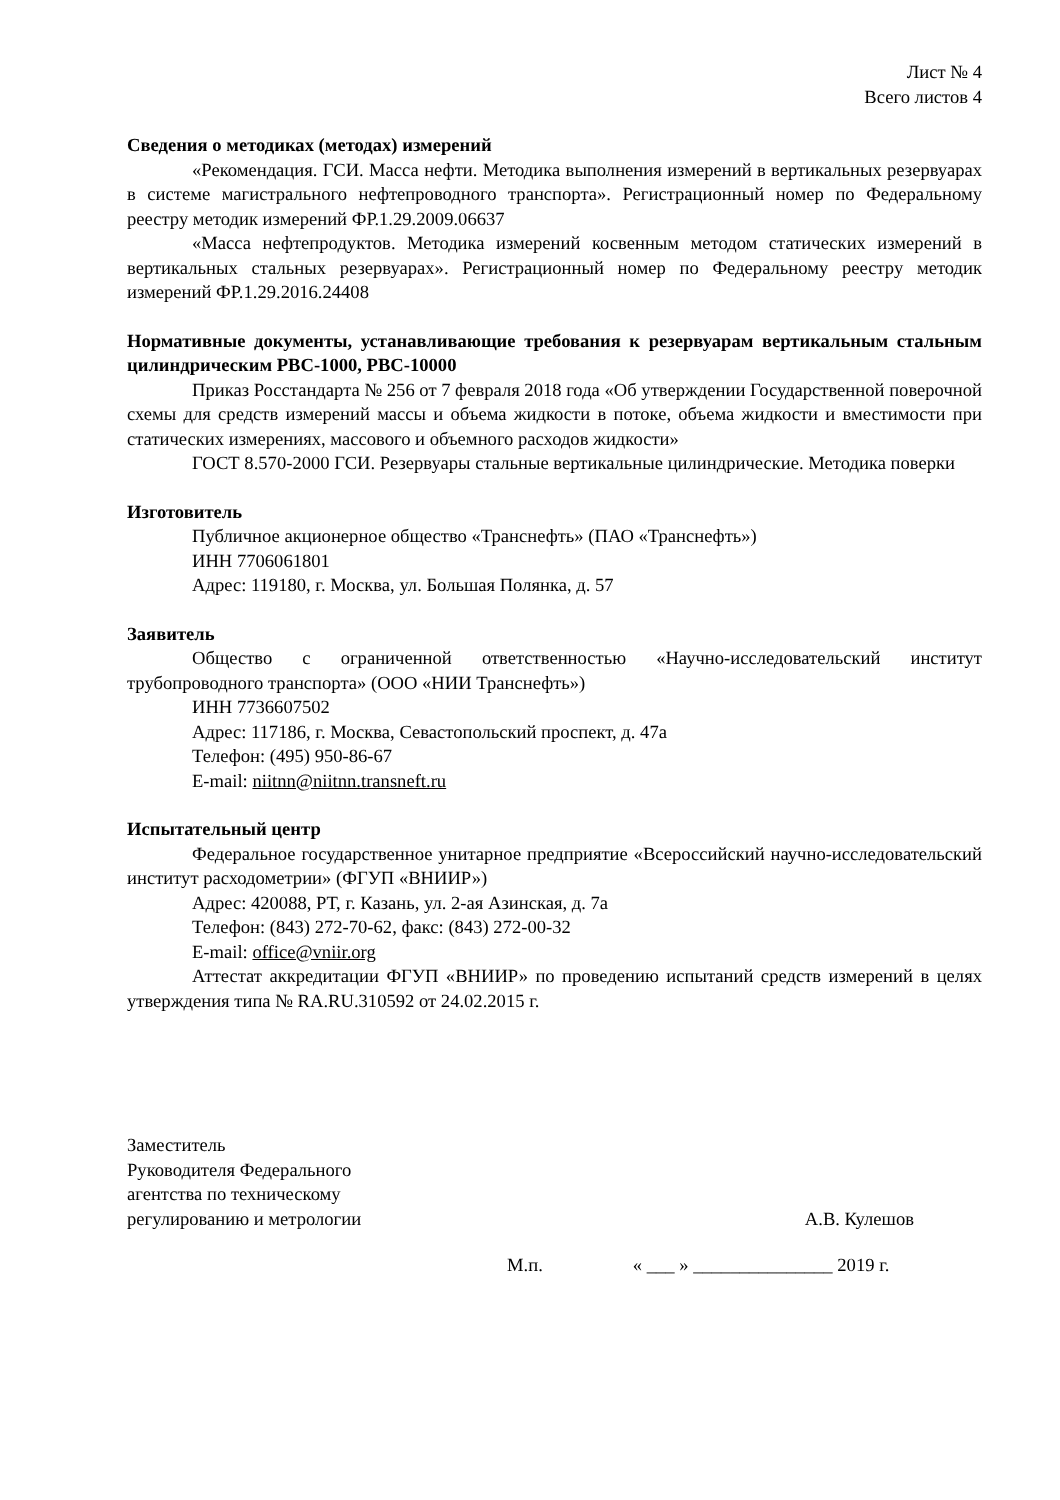Лист № 4
Всего листов 4
Сведения о методиках (методах) измерений
«Рекомендация. ГСИ. Масса нефти. Методика выполнения измерений в вертикальных резервуарах в системе магистрального нефтепроводного транспорта». Регистрационный номер по Федеральному реестру методик измерений ФР.1.29.2009.06637
«Масса нефтепродуктов. Методика измерений косвенным методом статических измерений в вертикальных стальных резервуарах». Регистрационный номер по Федеральному реестру методик измерений ФР.1.29.2016.24408
Нормативные документы, устанавливающие требования к резервуарам вертикальным стальным цилиндрическим РВС-1000, РВС-10000
Приказ Росстандарта № 256 от 7 февраля 2018 года «Об утверждении Государственной поверочной схемы для средств измерений массы и объема жидкости в потоке, объема жидкости и вместимости при статических измерениях, массового и объемного расходов жидкости»
ГОСТ 8.570-2000 ГСИ. Резервуары стальные вертикальные цилиндрические. Методика поверки
Изготовитель
Публичное акционерное общество «Транснефть» (ПАО «Транснефть»)
ИНН 7706061801
Адрес: 119180, г. Москва, ул. Большая Полянка, д. 57
Заявитель
Общество с ограниченной ответственностью «Научно-исследовательский институт трубопроводного транспорта» (ООО «НИИ Транснефть»)
ИНН 7736607502
Адрес: 117186, г. Москва, Севастопольский проспект, д. 47а
Телефон: (495) 950-86-67
E-mail: niitnn@niitnn.transneft.ru
Испытательный центр
Федеральное государственное унитарное предприятие «Всероссийский научно-исследовательский институт расходометрии» (ФГУП «ВНИИР»)
Адрес: 420088, РТ, г. Казань, ул. 2-ая Азинская, д. 7а
Телефон: (843) 272-70-62, факс: (843) 272-00-32
E-mail: office@vniir.org
Аттестат аккредитации ФГУП «ВНИИР» по проведению испытаний средств измерений в целях утверждения типа № RA.RU.310592 от 24.02.2015 г.
Заместитель
Руководителя Федерального
агентства по техническому
регулированию и метрологии
А.В. Кулешов
М.п. « ___ » _______________ 2019 г.